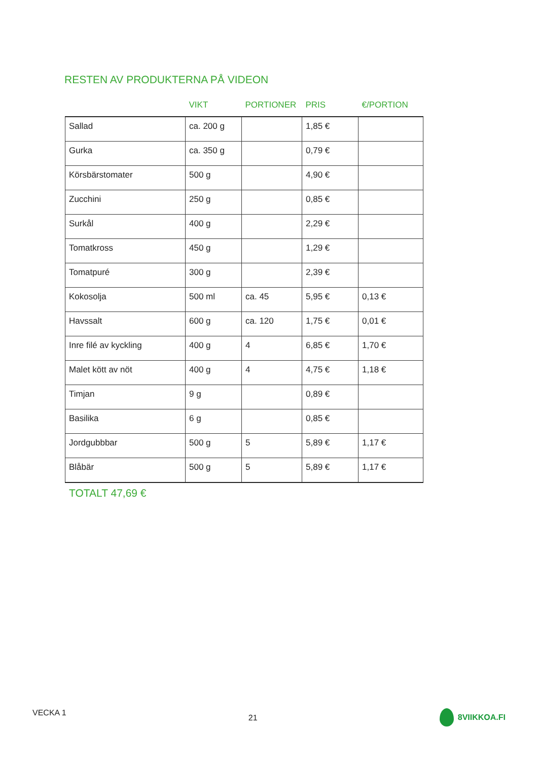RESTEN AV PRODUKTERNA PÅ VIDEON
| | VIKT | PORTIONER | PRIS | €/PORTION |
| --- | --- | --- | --- | --- |
| Sallad | ca. 200 g | | 1,85 € | |
| Gurka | ca. 350 g | | 0,79 € | |
| Körsbärstomater | 500 g | | 4,90 € | |
| Zucchini | 250 g | | 0,85 € | |
| Surkål | 400 g | | 2,29 € | |
| Tomatkross | 450 g | | 1,29 € | |
| Tomatpuré | 300 g | | 2,39 € | |
| Kokosolja | 500 ml | ca. 45 | 5,95 € | 0,13 € |
| Havssalt | 600 g | ca. 120 | 1,75 € | 0,01 € |
| Inre filé av kyckling | 400 g | 4 | 6,85 € | 1,70 € |
| Malet kött av nöt | 400 g | 4 | 4,75 € | 1,18 € |
| Timjan | 9 g | | 0,89 € | |
| Basilika | 6 g | | 0,85 € | |
| Jordgubbbar | 500 g | 5 | 5,89 € | 1,17 € |
| Blåbär | 500 g | 5 | 5,89 € | 1,17 € |
TOTALT 47,69 €
VECKA 1 21 8VIIKKOA.FI